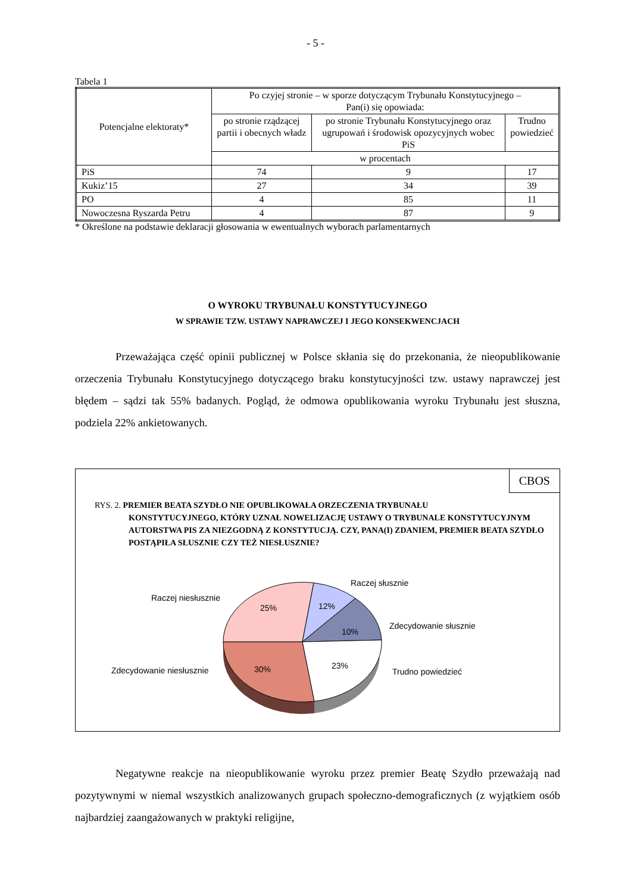- 5 -
Tabela 1
| Potencjalne elektoraty* | Po czyjej stronie – w sporze dotyczącym Trybunału Konstytucyjnego – Pan(i) się opowiada: | | |
| --- | --- | --- | --- |
| | po stronie rządzącej partii i obecnych władz | po stronie Trybunału Konstytucyjnego oraz ugrupowań i środowisk opozycyjnych wobec PiS | Trudno powiedzieć |
| | w procentach | | |
| PiS | 74 | 9 | 17 |
| Kukiz’15 | 27 | 34 | 39 |
| PO | 4 | 85 | 11 |
| Nowoczesna Ryszarda Petru | 4 | 87 | 9 |
* Określone na podstawie deklaracji głosowania w ewentualnych wyborach parlamentarnych
O WYROKU TRYBUNAŁU KONSTYTUCYJNEGO
W SPRAWIE TZW. USTAWY NAPRAWCZEJ I JEGO KONSEKWENCJACH
Przeważająca część opinii publicznej w Polsce skłania się do przekonania, że nieopublikowanie orzeczenia Trybunału Konstytucyjnego dotyczącego braku konstytucyjności tzw. ustawy naprawczej jest błędem – sądzi tak 55% badanych. Pogląd, że odmowa opublikowania wyroku Trybunału jest słuszna, podziela 22% ankietowanych.
CBOS
RYS. 2. PREMIER BEATA SZYDŁO NIE OPUBLIKOWAŁA ORZECZENIA TRYBUNAŁU
KONSTYTUCYJNEGO, KTÓRY UZNAŁ NOWELIZACJĘ USTAWY O TRYBUNALE KONSTYTUCYJNYM AUTORSTWA PIS ZA NIEZGODNĄ Z KONSTYTUCJĄ. CZY, PANA(I) ZDANIEM, PREMIER BEATA SZYDŁO POSTĄPIŁA SŁUSZNIE CZY TEŻ NIESŁUSZNIE?
Raczej słusznie
Raczej niesłusznie
25% 12%
10%
Zdecydowanie słusznie
Zdecydowanie niesłusznie 30% 23%
Trudno powiedzieć
Negatywne reakcje na nieopublikowanie wyroku przez premier Beatę Szydło przeważają nad pozytywnymi w niemal wszystkich analizowanych grupach społeczno-­demograficznych (z wyjątkiem osób najbardziej zaangażowanych w praktyki religijne,